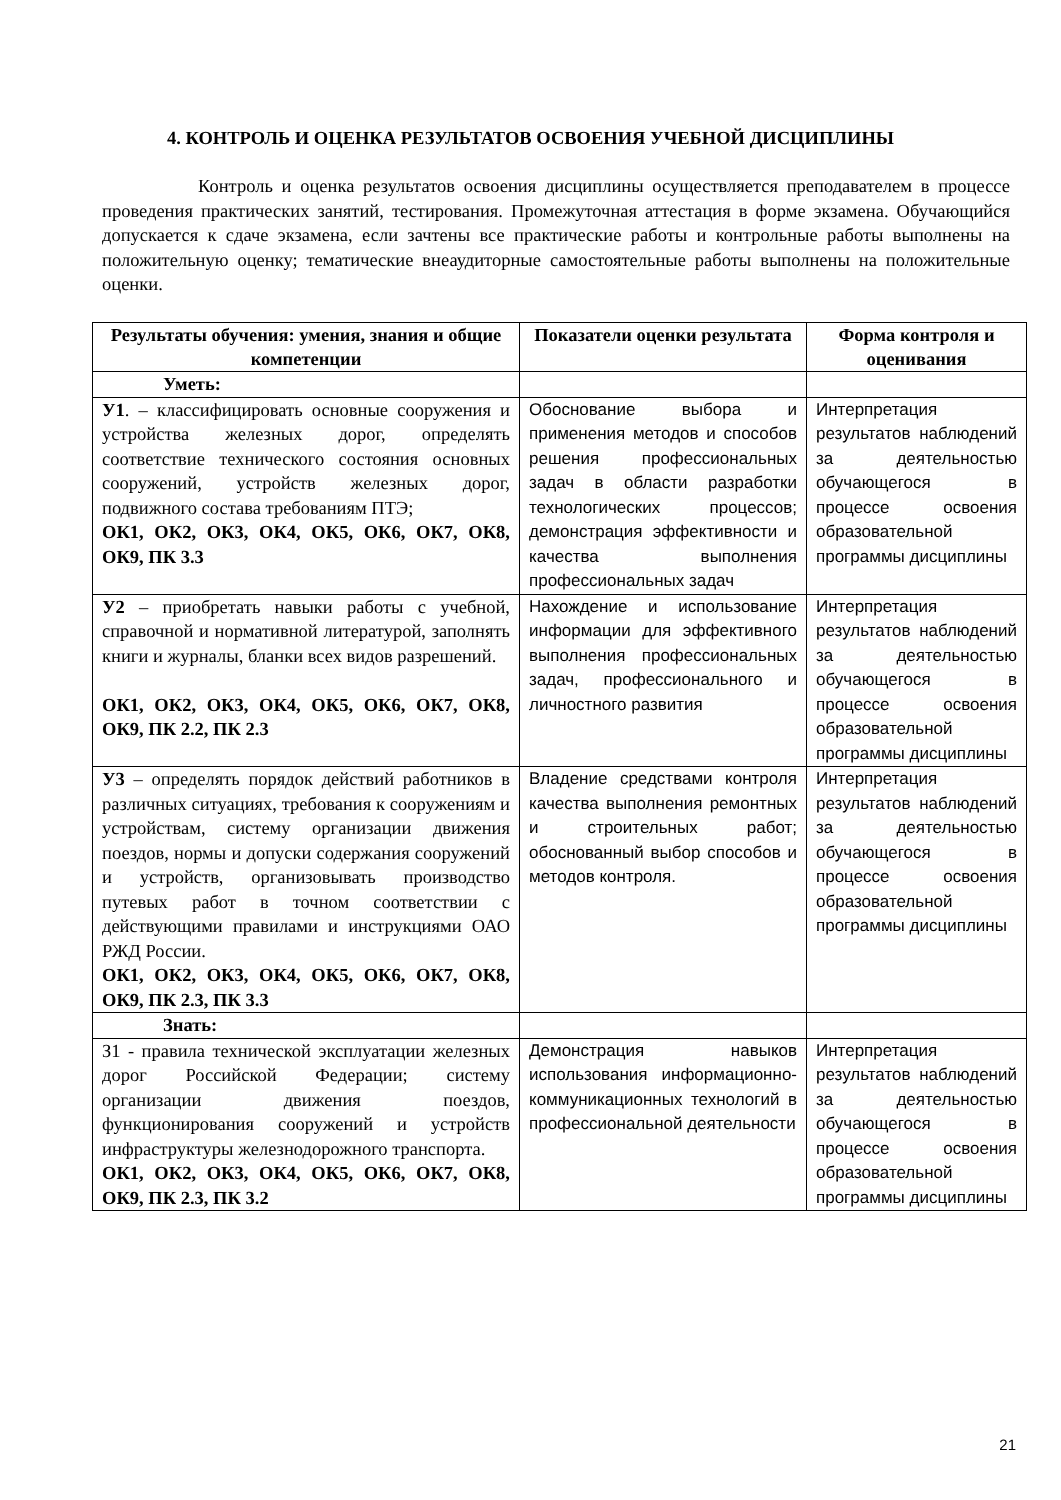4. КОНТРОЛЬ И ОЦЕНКА РЕЗУЛЬТАТОВ ОСВОЕНИЯ УЧЕБНОЙ ДИСЦИПЛИНЫ
Контроль и оценка результатов освоения дисциплины осуществляется преподавателем в процессе проведения практических занятий, тестирования. Промежуточная аттестация в форме экзамена. Обучающийся допускается к сдаче экзамена, если зачтены все практические работы и контрольные работы выполнены на положительную оценку; тематические внеаудиторные самостоятельные работы выполнены на положительные оценки.
| Результаты обучения: умения, знания и общие компетенции | Показатели оценки результата | Форма контроля и оценивания |
| --- | --- | --- |
| Уметь: | | |
| У1 . – классифицировать основные сооружения и устройства железных дорог, определять соответствие технического состояния основных сооружений, устройств железных дорог, подвижного состава требованиям ПТЭ; ОК1, ОК2, ОК3, ОК4, ОК5, ОК6, ОК7, ОК8, ОК9, ПК 3.3 | Обоснование выбора и применения методов и способов решения профессиональных задач в области разработки технологических процессов; демонстрация эффективности и качества выполнения профессиональных задач | Интерпретация результатов наблюдений за деятельностью обучающегося в процессе освоения образовательной программы дисциплины |
| У2 – приобретать навыки работы с учебной, справочной и нормативной литературой, заполнять книги и журналы, бланки всех видов разрешений. ОК1, ОК2, ОК3, ОК4, ОК5, ОК6, ОК7, ОК8, ОК9, ПК 2.2, ПК 2.3 | Нахождение и использование информации для эффективного выполнения профессиональных задач, профессионального и личностного развития | Интерпретация результатов наблюдений за деятельностью обучающегося в процессе освоения образовательной программы дисциплины |
| У3 – определять порядок действий работников в различных ситуациях, требования к сооружениям и устройствам, систему организации движения поездов, нормы и допуски содержания сооружений и устройств, организовывать производство путевых работ в точном соответствии с действующими правилами и инструкциями ОАО РЖД России. ОК1, ОК2, ОК3, ОК4, ОК5, ОК6, ОК7, ОК8, ОК9, ПК 2.3, ПК 3.3 | Владение средствами контроля качества выполнения ремонтных и строительных работ; обоснованный выбор способов и методов контроля. | Интерпретация результатов наблюдений за деятельностью обучающегося в процессе освоения образовательной программы дисциплины |
| Знать: | | |
| З1 - правила технической эксплуатации железных дорог Российской Федерации; систему организации движения поездов, функционирования сооружений и устройств инфраструктуры железнодорожного транспорта. ОК1, ОК2, ОК3, ОК4, ОК5, ОК6, ОК7, ОК8, ОК9, ПК 2.3, ПК 3.2 | Демонстрация навыков использования информационно-коммуникационных технологий в профессиональной деятельности | Интерпретация результатов наблюдений за деятельностью обучающегося в процессе освоения образовательной программы дисциплины |
21